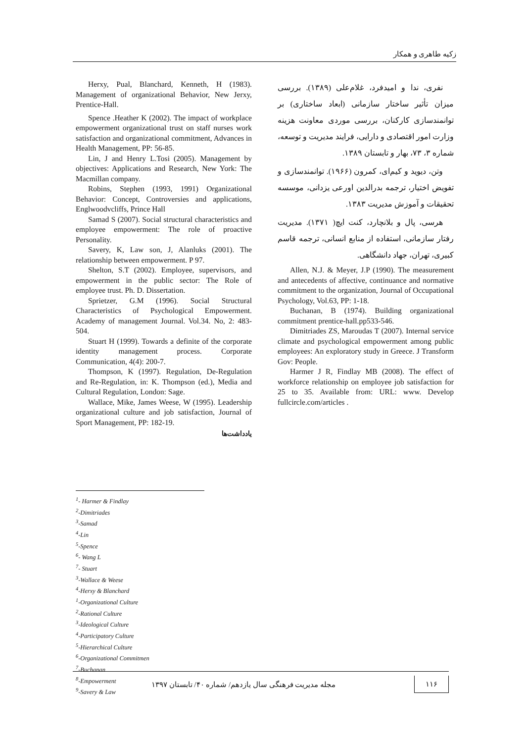زکیه طاهری و همکار
نفری، ندا و امیدفرد، غلام‌علی (۱۳۸۹). بررسی میزان تأثیر ساختار سازمانی (ابعاد ساختاری) بر توانمندسازی کارکنان، بررسی موردی معاونت هزینه وزارت امور اقتصادی و دارایی، فرایند مدیریت و توسعه، شماره ۳، ۷۳، بهار و تابستان ۱۳۸۹.
وتن، دیوید و کیم‌ای، کمرون (۱۹۶۶). توانمندسازی و تفویض اختیار، ترجمه بدرالدین اورعی یزدانی، موسسه تحقیقات و آموزش مدیریت ۱۳۸۳.
هرسی، پال و بلانچارد، کنت ایچ( ۱۳۷۱). مدیریت رفتار سازمانی، استفاده از منابع انسانی، ترجمه قاسم کبیری، تهران، جهاد دانشگاهی.
Allen, N.J. & Meyer, J.P (1990). The measurement and antecedents of affective, continuance and normative commitment to the organization, Journal of Occupational Psychology, Vol.63, PP: 1-18.
Buchanan, B (1974). Building organizational commitment prentice-hall.pp533-546.
Dimitriades ZS, Maroudas T (2007). Internal service climate and psychological empowerment among public employees: An exploratory study in Greece. J Transform Gov: People.
Harmer J R, Findlay MB (2008). The effect of workforce relationship on employee job satisfaction for 25 to 35. Available from: URL: www. Develop fullcircle.com/articles .
Herxy, Pual, Blanchard, Kenneth, H (1983). Management of organizational Behavior, New Jerxy, Prentice-Hall.
Spence .Heather K (2002). The impact of workplace empowerment organizational trust on staff nurses work satisfaction and organizational commitment, Advances in Health Management, PP: 56-85.
Lin, J and Henry L.Tosi (2005). Management by objectives: Applications and Research, New York: The Macmillan company.
Robins, Stephen (1993, 1991) Organizational Behavior: Concept, Controversies and applications, Englwoodvcliffs, Prince Hall
Samad S (2007). Social structural characteristics and employee empowerment: The role of proactive Personality.
Savery, K, Law son, J, Alanluks (2001). The relationship between empowerment. P 97.
Shelton, S.T (2002). Employee, supervisors, and empowerment in the public sector: The Role of employee trust. Ph. D. Dissertation.
Sprietzer, G.M (1996). Social Structural Characteristics of Psychological Empowerment. Academy of management Journal. Vol.34. No, 2: 483-504.
Stuart H (1999). Towards a definite of the corporate identity management process. Corporate Communication, 4(4): 200-7.
Thompson, K (1997). Regulation, De-Regulation and Re-Regulation, in: K. Thompson (ed.), Media and Cultural Regulation, London: Sage.
Wallace, Mike, James Weese, W (1995). Leadership organizational culture and job satisfaction, Journal of Sport Management, PP: 182-19.
یادداشت‌ها
<sup>1</sup>- Harmer & Findlay
<sup>2</sup>-Dimitriades
<sup>3</sup>-Samad
<sup>4</sup>-Lin
<sup>5</sup>-Spence
<sup>6</sup>- Wang L
<sup>7</sup>- Stuart
<sup>3</sup>-Wallace & Weese
<sup>4</sup>-Herxy & Blanchard
<sup>1</sup>-Organizational Culture
<sup>2</sup>-Rational Culture
<sup>3</sup>-Ideological Culture
<sup>4</sup>-Participatory Culture
<sup>5</sup>-Hierarchical Culture
<sup>6</sup>-Organizational Commitmen
<sup>7</sup>-Buchanan
<sup>8</sup>-Empowerment
<sup>9</sup>-Savery & Law
۱۱۶ مجله مدیریت فرهنگی سال یازدهم/ شماره ۴۰/ تابستان ۱۳۹۷